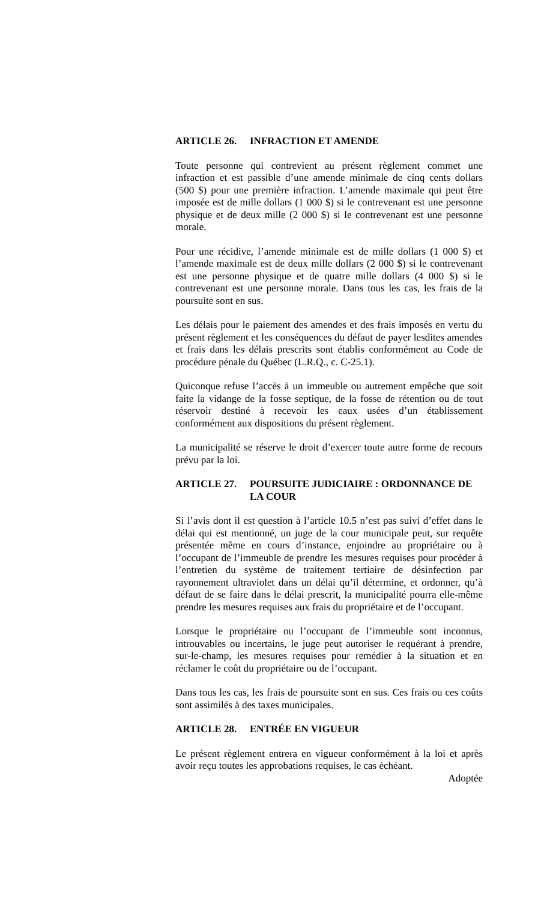ARTICLE 26. INFRACTION ET AMENDE
Toute personne qui contrevient au présent règlement commet une infraction et est passible d’une amende minimale de cinq cents dollars (500 $) pour une première infraction. L’amende maximale qui peut être imposée est de mille dollars (1 000 $) si le contrevenant est une personne physique et de deux mille (2 000 $) si le contrevenant est une personne morale.
Pour une récidive, l’amende minimale est de mille dollars (1 000 $) et l’amende maximale est de deux mille dollars (2 000 $) si le contrevenant est une personne physique et de quatre mille dollars (4 000 $) si le contrevenant est une personne morale. Dans tous les cas, les frais de la poursuite sont en sus.
Les délais pour le paiement des amendes et des frais imposés en vertu du présent règlement et les conséquences du défaut de payer lesdites amendes et frais dans les délais prescrits sont établis conformément au Code de procédure pénale du Québec (L.R.Q., c. C-25.1).
Quiconque refuse l’accès à un immeuble ou autrement empêche que soit faite la vidange de la fosse septique, de la fosse de rétention ou de tout réservoir destiné à recevoir les eaux usées d’un établissement conformément aux dispositions du présent règlement.
La municipalité se réserve le droit d’exercer toute autre forme de recours prévu par la loi.
ARTICLE 27. POURSUITE JUDICIAIRE : ORDONNANCE DE LA COUR
Si l’avis dont il est question à l’article 10.5 n’est pas suivi d’effet dans le délai qui est mentionné, un juge de la cour municipale peut, sur requête présentée même en cours d’instance, enjoindre au propriétaire ou à l’occupant de l’immeuble de prendre les mesures requises pour procéder à l’entretien du système de traitement tertiaire de désinfection par rayonnement ultraviolet dans un délai qu’il détermine, et ordonner, qu’à défaut de se faire dans le délai prescrit, la municipalité pourra elle-même prendre les mesures requises aux frais du propriétaire et de l’occupant.
Lorsque le propriétaire ou l’occupant de l’immeuble sont inconnus, introuvables ou incertains, le juge peut autoriser le requérant à prendre, sur-le-champ, les mesures requises pour remédier à la situation et en réclamer le coût du propriétaire ou de l’occupant.
Dans tous les cas, les frais de poursuite sont en sus. Ces frais ou ces coûts sont assimilés à des taxes municipales.
ARTICLE 28. ENTRÉE EN VIGUEUR
Le présent règlement entrera en vigueur conformément à la loi et après avoir reçu toutes les approbations requises, le cas échéant.
Adoptée